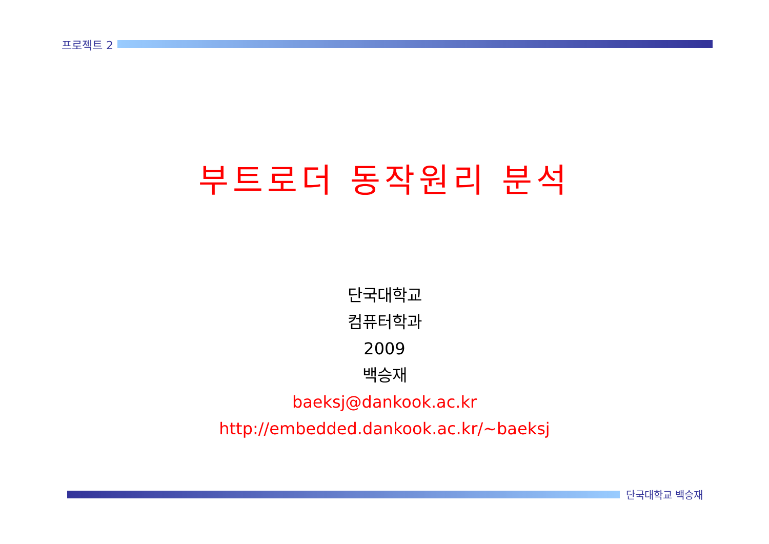프로젝트 2
부트로더 동작원리 분석
단국대학교
컴퓨터학과
2009
백승재
baeksj@dankook.ac.kr
http://embedded.dankook.ac.kr/~baeksj
단국대학교 백승재